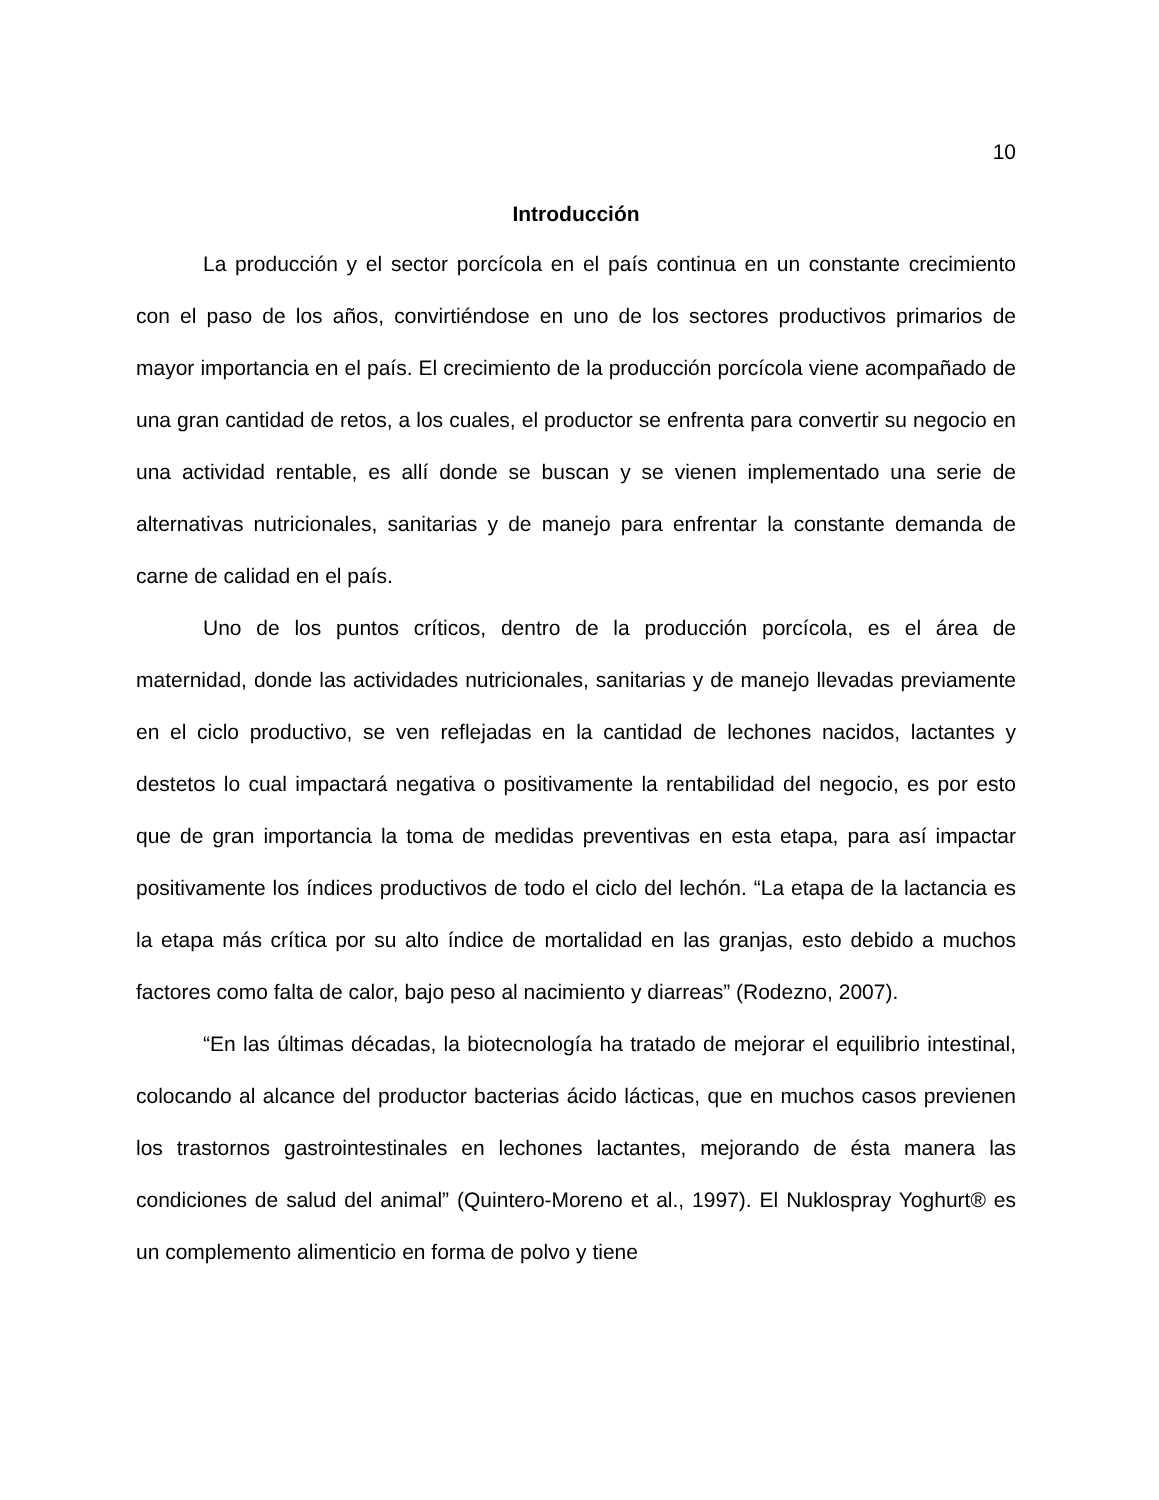10
Introducción
La producción y el sector porcícola en el país continua en un constante crecimiento con el paso de los años, convirtiéndose en uno de los sectores productivos primarios de mayor importancia en el país. El crecimiento de la producción porcícola viene acompañado de una gran cantidad de retos, a los cuales, el productor se enfrenta para convertir su negocio en una actividad rentable, es allí donde se buscan y se vienen implementado una serie de alternativas nutricionales, sanitarias y de manejo para enfrentar la constante demanda de carne de calidad en el país.
Uno de los puntos críticos, dentro de la producción porcícola, es el área de maternidad, donde las actividades nutricionales, sanitarias y de manejo llevadas previamente en el ciclo productivo, se ven reflejadas en la cantidad de lechones nacidos, lactantes y destetos lo cual impactará negativa o positivamente la rentabilidad del negocio, es por esto que de gran importancia la toma de medidas preventivas en esta etapa, para así impactar positivamente los índices productivos de todo el ciclo del lechón. “La etapa de la lactancia es la etapa más crítica por su alto índice de mortalidad en las granjas, esto debido a muchos factores como falta de calor, bajo peso al nacimiento y diarreas” (Rodezno, 2007).
“En las últimas décadas, la biotecnología ha tratado de mejorar el equilibrio intestinal, colocando al alcance del productor bacterias ácido lácticas, que en muchos casos previenen los trastornos gastrointestinales en lechones lactantes, mejorando de ésta manera las condiciones de salud del animal” (Quintero-Moreno et al., 1997). El Nuklospray Yoghurt® es un complemento alimenticio en forma de polvo y tiene